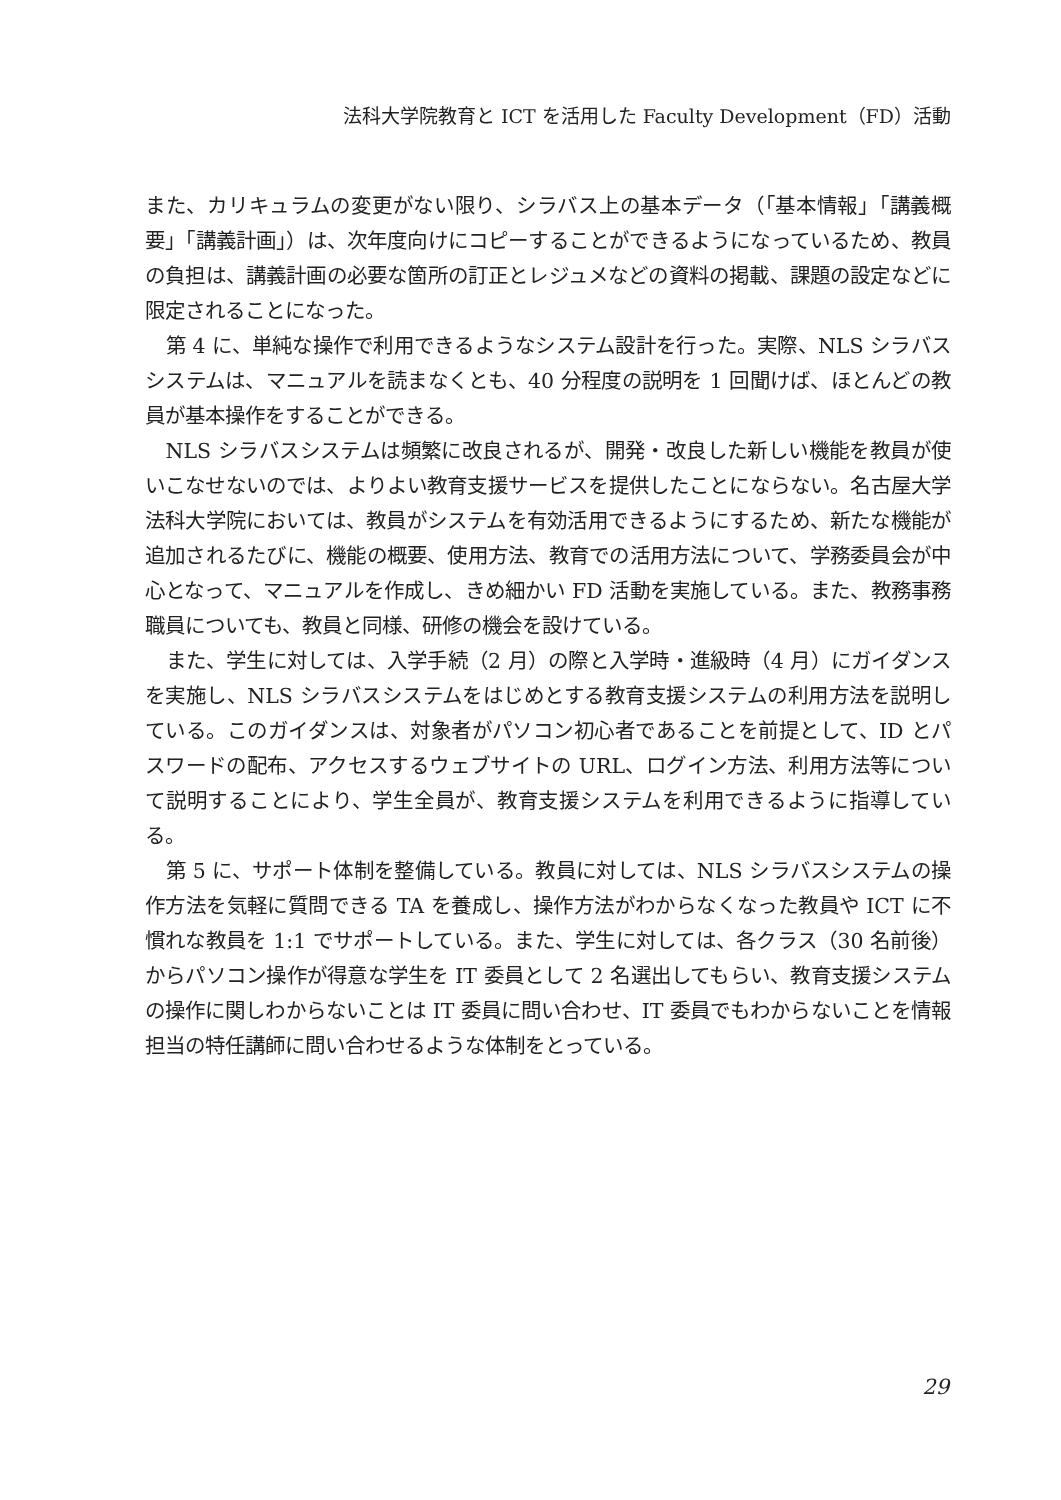法科大学院教育と ICT を活用した Faculty Development（FD）活動
また、カリキュラムの変更がない限り、シラバス上の基本データ（「基本情報」「講義概要」「講義計画」）は、次年度向けにコピーすることができるようになっているため、教員の負担は、講義計画の必要な箇所の訂正とレジュメなどの資料の掲載、課題の設定などに限定されることになった。
第 4 に、単純な操作で利用できるようなシステム設計を行った。実際、NLS シラバスシステムは、マニュアルを読まなくとも、40 分程度の説明を 1 回聞けば、ほとんどの教員が基本操作をすることができる。
NLS シラバスシステムは頻繁に改良されるが、開発・改良した新しい機能を教員が使いこなせないのでは、よりよい教育支援サービスを提供したことにならない。名古屋大学法科大学院においては、教員がシステムを有効活用できるようにするため、新たな機能が追加されるたびに、機能の概要、使用方法、教育での活用方法について、学務委員会が中心となって、マニュアルを作成し、きめ細かい FD 活動を実施している。また、教務事務職員についても、教員と同様、研修の機会を設けている。
また、学生に対しては、入学手続（2 月）の際と入学時・進級時（4 月）にガイダンスを実施し、NLS シラバスシステムをはじめとする教育支援システムの利用方法を説明している。このガイダンスは、対象者がパソコン初心者であることを前提として、ID とパスワードの配布、アクセスするウェブサイトの URL、ログイン方法、利用方法等について説明することにより、学生全員が、教育支援システムを利用できるように指導している。
第 5 に、サポート体制を整備している。教員に対しては、NLS シラバスシステムの操作方法を気軽に質問できる TA を養成し、操作方法がわからなくなった教員や ICT に不慣れな教員を 1:1 でサポートしている。また、学生に対しては、各クラス（30 名前後）からパソコン操作が得意な学生を IT 委員として 2 名選出してもらい、教育支援システムの操作に関しわからないことは IT 委員に問い合わせ、IT 委員でもわからないことを情報担当の特任講師に問い合わせるような体制をとっている。
29